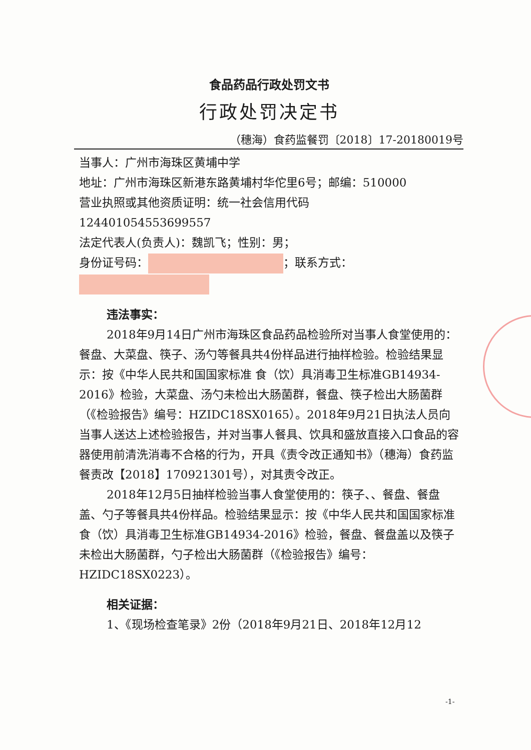食品药品行政处罚文书
行政处罚决定书
（穗海）食药监餐罚〔2018〕17-20180019号
当事人：广州市海珠区黄埔中学
地址：广州市海珠区新港东路黄埔村华佗里6号；邮编：510000
营业执照或其他资质证明：统一社会信用代码
12440105455369955​7
法定代表人(负责人)：魏凯飞；性别：男；
身份证号码： ；联系方式：
违法事实：
2018年9月14日广州市海珠区食品药品检验所对当事人食堂使用的：餐盘、大菜盘、筷子、汤勺等餐具共4份样品进行抽样检验。检验结果显示：按《中华人民共和国国家标准 食（饮）具消毒卫生标准GB14934-2016》检验，大菜盘、汤勺未检出大肠菌群，餐盘、筷子检出大肠菌群（《检验报告》编号：HZIDC18SX0165）。2018年9月21日执法人员向当事人送达上述检验报告，并对当事人餐具、饮具和盛放直接入口食品的容器使用前清洗消毒不合格的行为，开具《责令改正通知书》（穗海）食药监餐责改【2018】170921301号），对其责令改正。
2018年12月5日抽样检验当事人食堂使用的：筷子、、餐盘、餐盘盖、勺子等餐具共4份样品。检验结果显示：按《中华人民共和国国家标准 食（饮）具消毒卫生标准GB14934-2016》检验，餐盘、餐盘盖以及筷子未检出大肠菌群，勺子检出大肠菌群（《检验报告》编号：HZIDC18SX0223）。
相关证据：
1、《现场检查笔录》2份（2018年9月21日、2018年12月12
-1-